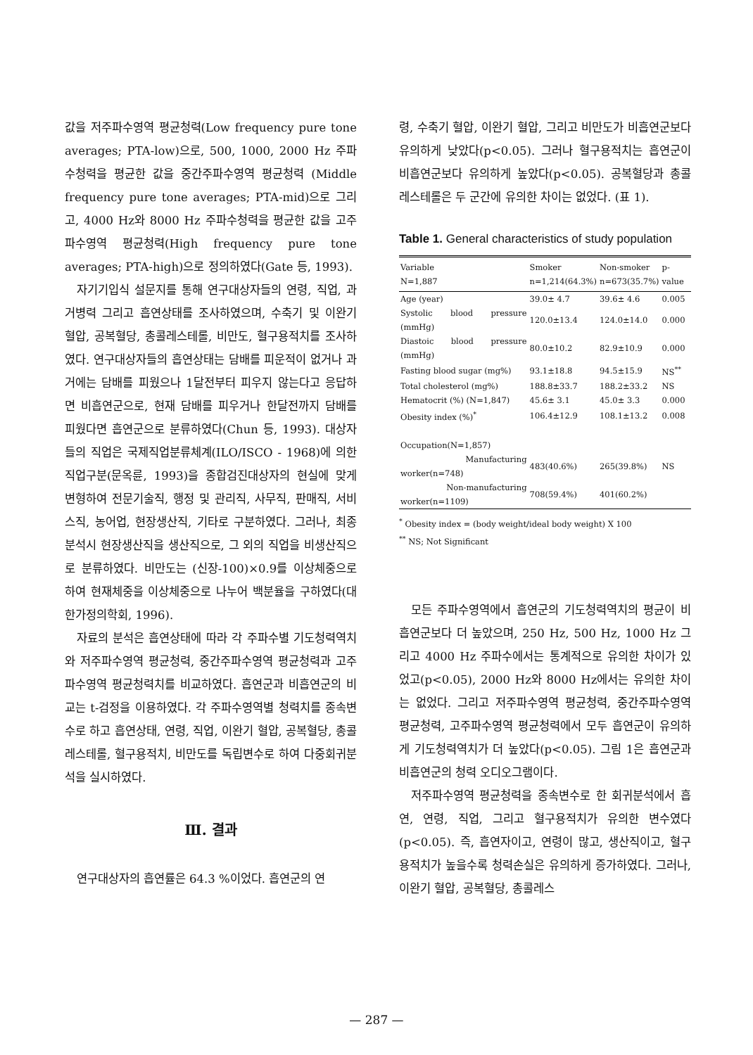값을 저주파수영역 평균청력(Low frequency pure tone averages; PTA-low)으로, 500, 1000, 2000 Hz 주파수청력을 평균한 값을 중간주파수영역 평균청력 (Middle frequency pure tone averages; PTA-mid)으로 그리고, 4000 Hz와 8000 Hz 주파수청력을 평균한 값을 고주파수영역 평균청력(High frequency pure tone averages; PTA-high)으로 정의하였다(Gate 등, 1993).
자기기입식 설문지를 통해 연구대상자들의 연령, 직업, 과거병력 그리고 흡연상태를 조사하였으며, 수축기 및 이완기 혈압, 공복혈당, 총콜레스테롤, 비만도, 혈구용적치를 조사하였다. 연구대상자들의 흡연상태는 담배를 피운적이 없거나 과거에는 담배를 피웠으나 1달전부터 피우지 않는다고 응답하면 비흡연군으로, 현재 담배를 피우거나 한달전까지 담배를 피웠다면 흡연군으로 분류하였다(Chun 등, 1993). 대상자들의 직업은 국제직업분류체계(ILO/ISCO - 1968)에 의한 직업구분(문옥륜, 1993)을 종합검진대상자의 현실에 맞게 변형하여 전문기술직, 행정 및 관리직, 사무직, 판매직, 서비스직, 농어업, 현장생산직, 기타로 구분하였다. 그러나, 최종분석시 현장생산직을 생산직으로, 그 외의 직업을 비생산직으로 분류하였다. 비만도는 (신장-100)×0.9를 이상체중으로 하여 현재체중을 이상체중으로 나누어 백분율을 구하였다(대한가정의학회, 1996).
자료의 분석은 흡연상태에 따라 각 주파수별 기도청력역치와 저주파수영역 평균청력, 중간주파수영역 평균청력과 고주파수영역 평균청력치를 비교하였다. 흡연군과 비흡연군의 비교는 t-검정을 이용하였다. 각 주파수영역별 청력치를 종속변수로 하고 흡연상태, 연령, 직업, 이완기 혈압, 공복혈당, 총콜레스테롤, 혈구용적치, 비만도를 독립변수로 하여 다중회귀분석을 실시하였다.
Ⅲ. 결과
연구대상자의 흡연률은 64.3 %이었다. 흡연군의 연
령, 수축기 혈압, 이완기 혈압, 그리고 비만도가 비흡연군보다 유의하게 낮았다(p<0.05). 그러나 혈구용적치는 흡연군이 비흡연군보다 유의하게 높았다(p<0.05). 공복혈당과 총콜레스테롤은 두 군간에 유의한 차이는 없었다. (표 1).
Table 1. General characteristics of study population
| Variable N=1,887 | Smoker n=1,214(64.3%) | Non-smoker n=673(35.7%) | p-value |
| --- | --- | --- | --- |
| Age (year) | 39.0± 4.7 | 39.6± 4.6 | 0.005 |
| Systolic blood pressure (mmHg) | 120.0±13.4 | 124.0±14.0 | 0.000 |
| Diastoic blood pressure (mmHg) | 80.0±10.2 | 82.9±10.9 | 0.000 |
| Fasting blood sugar (mg%) | 93.1±18.8 | 94.5±15.9 | NS<sup>**</sup> |
| Total cholesterol (mg%) | 188.8±33.7 | 188.2±33.2 | NS |
| Hematocrit (%) (N=1,847) | 45.6± 3.1 | 45.0± 3.3 | 0.000 |
| Obesity index (%)<sup>*</sup> | 106.4±12.9 | 108.1±13.2 | 0.008 |
| Occupation(N=1,857) | | | |
| Manufacturing worker(n=748) | 483(40.6%) | 265(39.8%) | NS |
| Non-manufacturing worker(n=1109) | 708(59.4%) | 401(60.2%) | |
<sup>*</sup> Obesity index = (body weight/ideal body weight) X 100
<sup>**</sup> NS; Not Significant
모든 주파수영역에서 흡연군의 기도청력역치의 평균이 비흡연군보다 더 높았으며, 250 Hz, 500 Hz, 1000 Hz 그리고 4000 Hz 주파수에서는 통계적으로 유의한 차이가 있었고(p<0.05), 2000 Hz와 8000 Hz에서는 유의한 차이는 없었다. 그리고 저주파수영역 평균청력, 중간주파수영역 평균청력, 고주파수영역 평균청력에서 모두 흡연군이 유의하게 기도청력역치가 더 높았다(p<0.05). 그림 1은 흡연군과 비흡연군의 청력 오디오그램이다.
저주파수영역 평균청력을 종속변수로 한 회귀분석에서 흡연, 연령, 직업, 그리고 혈구용적치가 유의한 변수였다(p<0.05). 즉, 흡연자이고, 연령이 많고, 생산직이고, 혈구용적치가 높을수록 청력손실은 유의하게 증가하였다. 그러나, 이완기 혈압, 공복혈당, 총콜레스
— 287 —